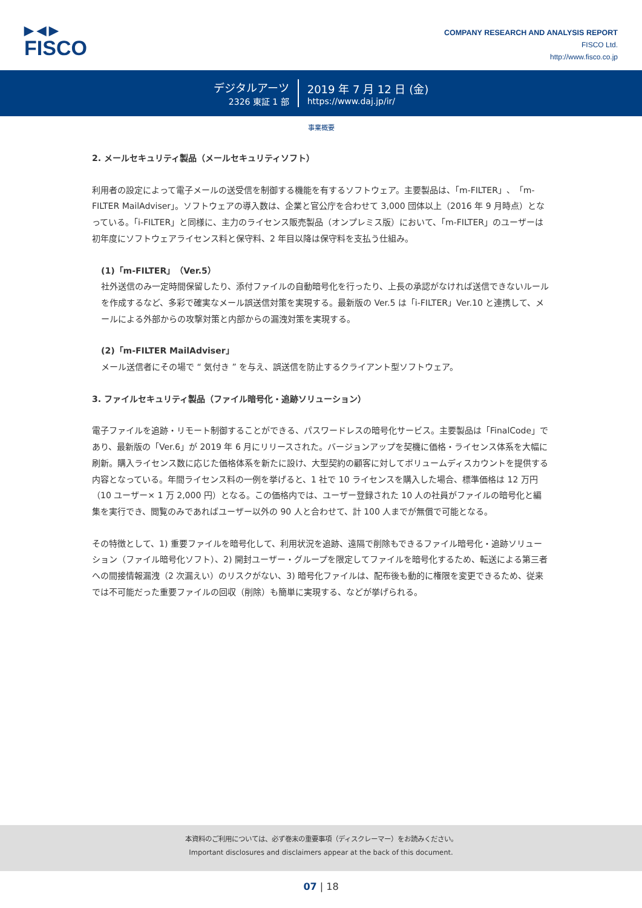▶ ◀ ▶
FISCO
COMPANY RESEARCH AND ANALYSIS REPORT
FISCO Ltd.
http://www.fisco.co.jp
デジタルアーツ
2326 東証 1 部
2019 年 7 月 12 日 (金)
https://www.daj.jp/ir/
事業概要
2. メールセキュリティ製品（メールセキュリティソフト）
利用者の設定によって電子メールの送受信を制御する機能を有するソフトウェア。主要製品は、「m-FILTER」、「m-FILTER MailAdviser」。ソフトウェアの導入数は、企業と官公庁を合わせて 3,000 団体以上（2016 年 9 月時点）となっている。「i-FILTER」と同様に、主力のライセンス販売製品（オンプレミス版）において、「m-FILTER」のユーザーは初年度にソフトウェアライセンス料と保守料、2 年目以降は保守料を支払う仕組み。
(1)「m-FILTER」（Ver.5）
社外送信のみ一定時間保留したり、添付ファイルの自動暗号化を行ったり、上長の承認がなければ送信できないルールを作成するなど、多彩で確実なメール誤送信対策を実現する。最新版の Ver.5 は「i-FILTER」Ver.10 と連携して、メールによる外部からの攻撃対策と内部からの漏洩対策を実現する。
(2)「m-FILTER MailAdviser」
メール送信者にその場で “ 気付き ” を与え、誤送信を防止するクライアント型ソフトウェア。
3. ファイルセキュリティ製品（ファイル暗号化・追跡ソリューション）
電子ファイルを追跡・リモート制御することができる、パスワードレスの暗号化サービス。主要製品は「FinalCode」であり、最新版の「Ver.6」が 2019 年 6 月にリリースされた。バージョンアップを契機に価格・ライセンス体系を大幅に刷新。購入ライセンス数に応じた価格体系を新たに設け、大型契約の顧客に対してボリュームディスカウントを提供する内容となっている。年間ライセンス料の一例を挙げると、1 社で 10 ライセンスを購入した場合、標準価格は 12 万円（10 ユーザー× 1 万 2,000 円）となる。この価格内では、ユーザー登録された 10 人の社員がファイルの暗号化と編集を実行でき、閲覧のみであればユーザー以外の 90 人と合わせて、計 100 人までが無償で可能となる。
その特徴として、1) 重要ファイルを暗号化して、利用状況を追跡、遠隔で削除もできるファイル暗号化・追跡ソリューション（ファイル暗号化ソフト）、2) 開封ユーザー・グループを限定してファイルを暗号化するため、転送による第三者への間接情報漏洩（2 次漏えい）のリスクがない、3) 暗号化ファイルは、配布後も動的に権限を変更できるため、従来では不可能だった重要ファイルの回収（削除）も簡単に実現する、などが挙げられる。
本資料のご利用については、必ず巻末の重要事項（ディスクレーマー）をお読みください。
Important disclosures and disclaimers appear at the back of this document.
07 | 18